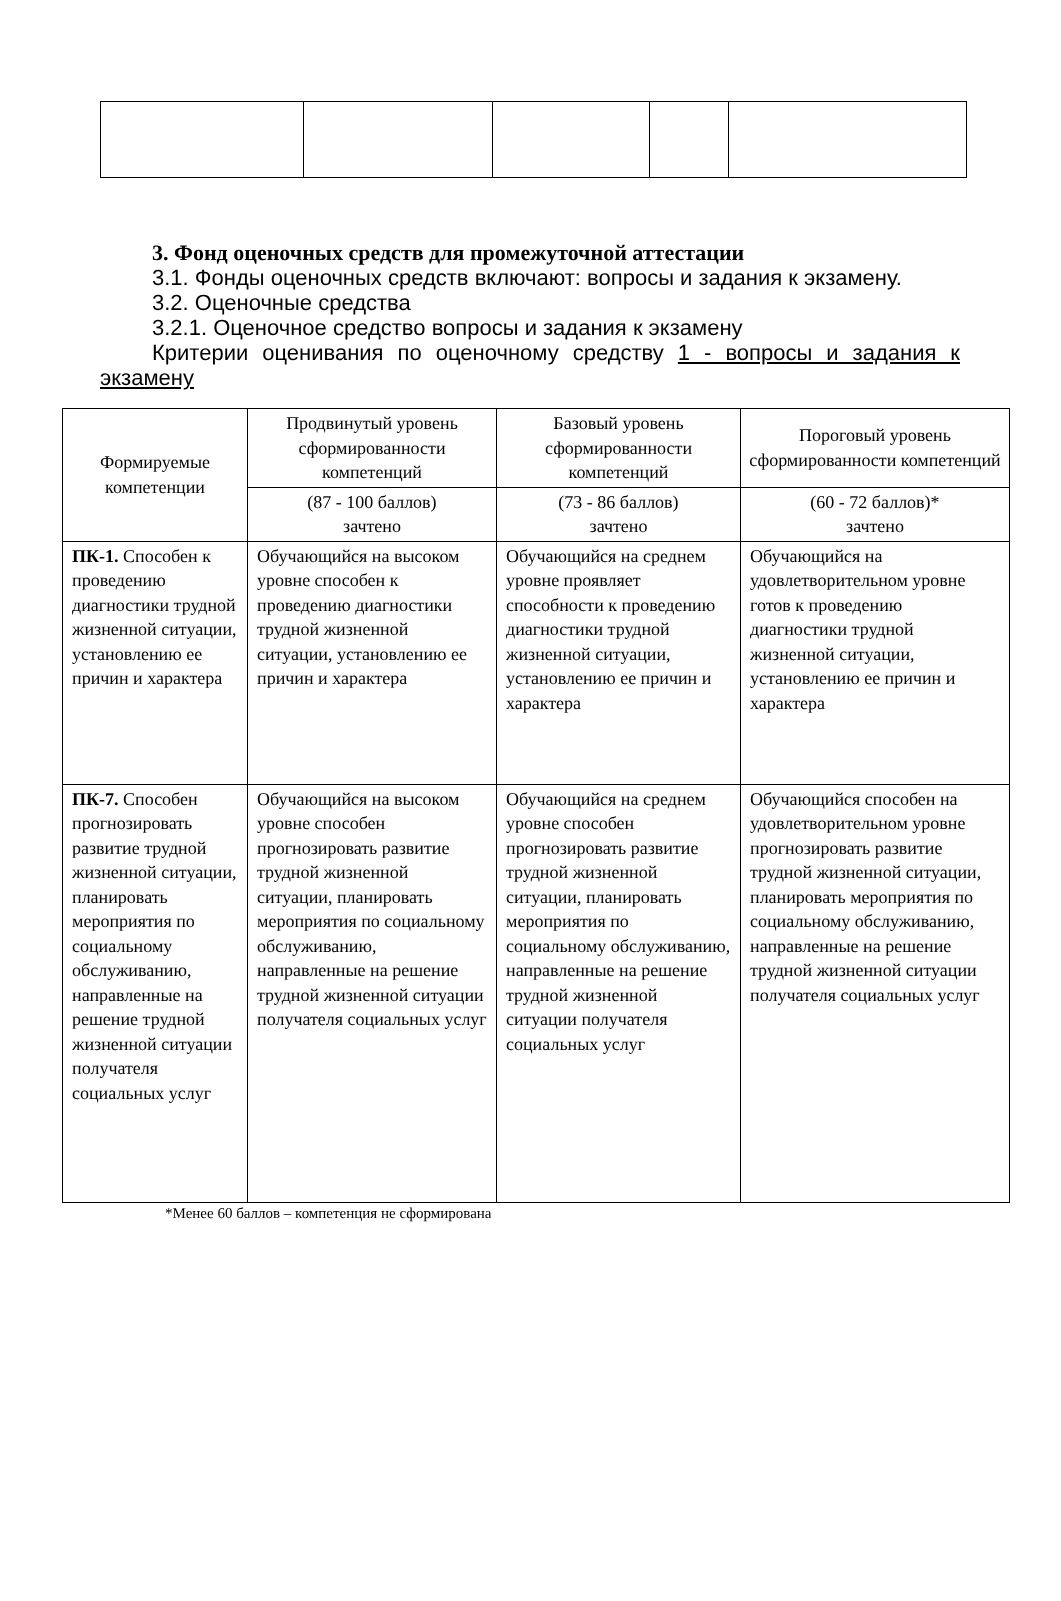3. Фонд оценочных средств для промежуточной аттестации
3.1. Фонды оценочных средств включают: вопросы и задания к экзамену.
3.2. Оценочные средства
3.2.1. Оценочное средство вопросы и задания к экзамену
Критерии оценивания по оценочному средству 1 - вопросы и задания к экзамену
| Формируемые компетенции | Продвинутый уровень сформированности компетенций | Базовый уровень сформированности компетенций | Пороговый уровень сформированности компетенций |
| --- | --- | --- | --- |
| | (87 - 100 баллов) зачтено | (73 - 86 баллов) зачтено | (60 - 72 баллов)* зачтено |
| ПК-1. Способен к проведению диагностики трудной жизненной ситуации, установлению ее причин и характера | Обучающийся на высоком уровне способен к проведению диагностики трудной жизненной ситуации, установлению ее причин и характера | Обучающийся на среднем уровне проявляет способности к проведению диагностики трудной жизненной ситуации, установлению ее причин и характера | Обучающийся на удовлетворительном уровне готов к проведению диагностики трудной жизненной ситуации, установлению ее причин и характера |
| ПК-7. Способен прогнозировать развитие трудной жизненной ситуации, планировать мероприятия по социальному обслуживанию, направленные на решение трудной жизненной ситуации получателя социальных услуг | Обучающийся на высоком уровне способен прогнозировать развитие трудной жизненной ситуации, планировать мероприятия по социальному обслуживанию, направленные на решение трудной жизненной ситуации получателя социальных услуг | Обучающийся на среднем уровне способен прогнозировать развитие трудной жизненной ситуации, планировать мероприятия по социальному обслуживанию, направленные на решение трудной жизненной ситуации получателя социальных услуг | Обучающийся способен на удовлетворительном уровне прогнозировать развитие трудной жизненной ситуации, планировать мероприятия по социальному обслуживанию, направленные на решение трудной жизненной ситуации получателя социальных услуг |
*Менее 60 баллов – компетенция не сформирована